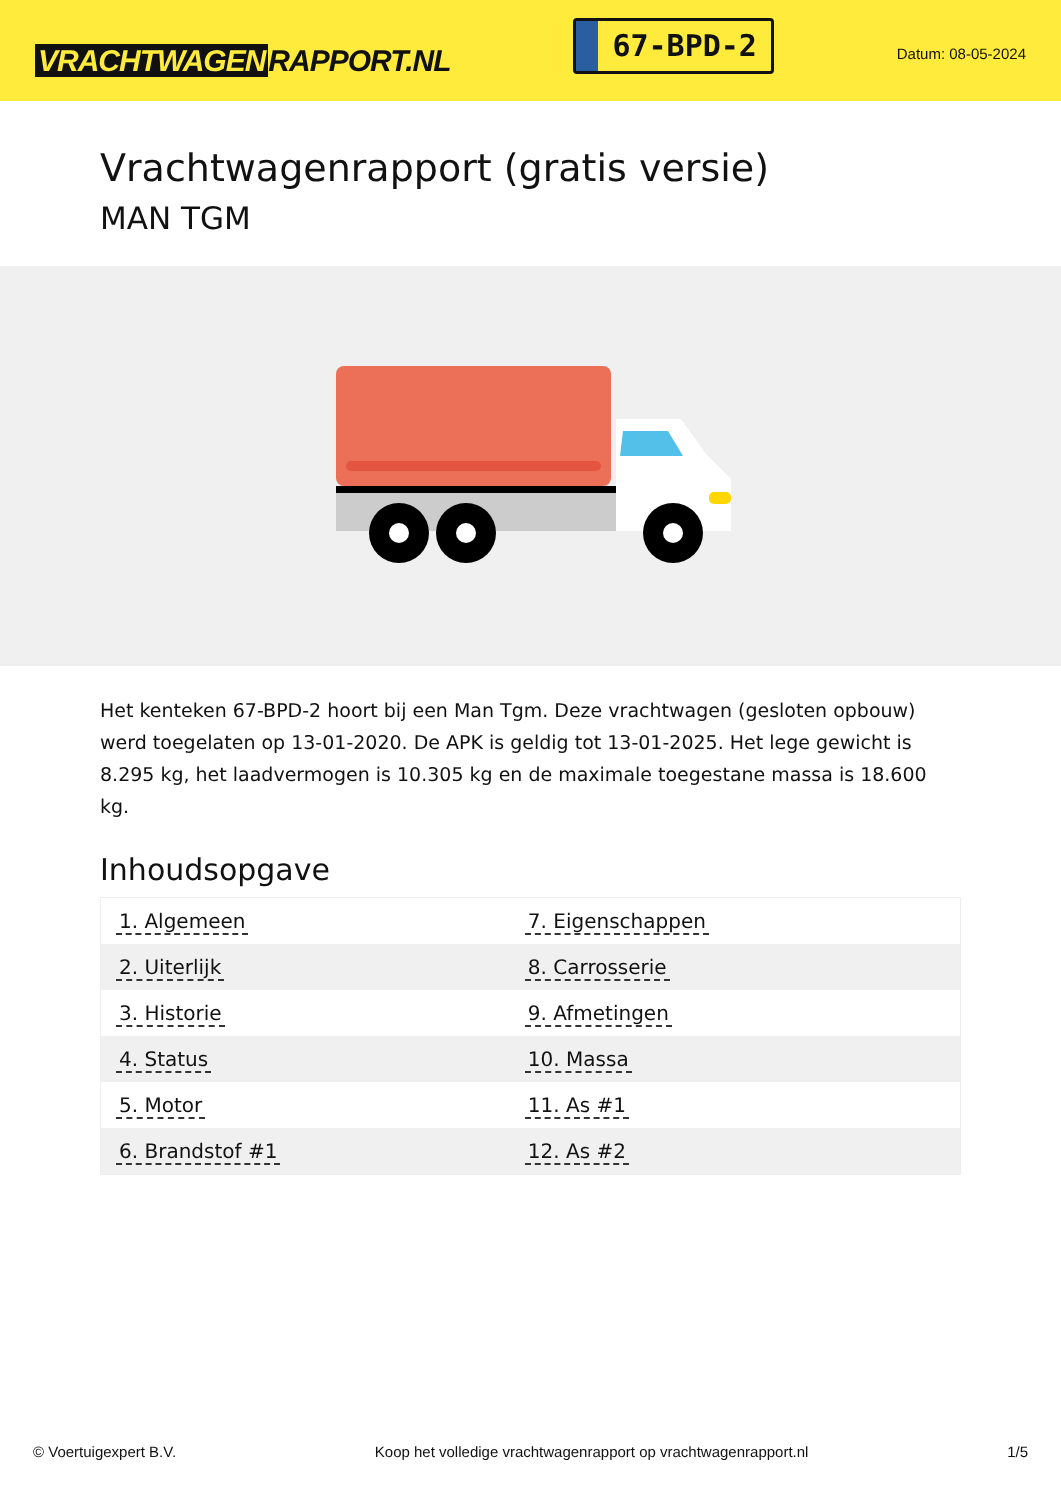VRACHTWAGEN RAPPORT.NL
67-BPD-2
Datum: 08-05-2024
Vrachtwagenrapport (gratis versie)
MAN TGM
Het kenteken 67-BPD-2 hoort bij een Man Tgm. Deze vrachtwagen (gesloten opbouw) werd toegelaten op 13-01-2020. De APK is geldig tot 13-01-2025. Het lege gewicht is 8.295 kg, het laadvermogen is 10.305 kg en de maximale toegestane massa is 18.600 kg.
Inhoudsopgave
| 1. Algemeen | 7. Eigenschappen |
| 2. Uiterlijk | 8. Carrosserie |
| 3. Historie | 9. Afmetingen |
| 4. Status | 10. Massa |
| 5. Motor | 11. As #1 |
| 6. Brandstof #1 | 12. As #2 |
© Voertuigexpert B.V. Koop het volledige vrachtwagenrapport op vrachtwagenrapport.nl 1/5